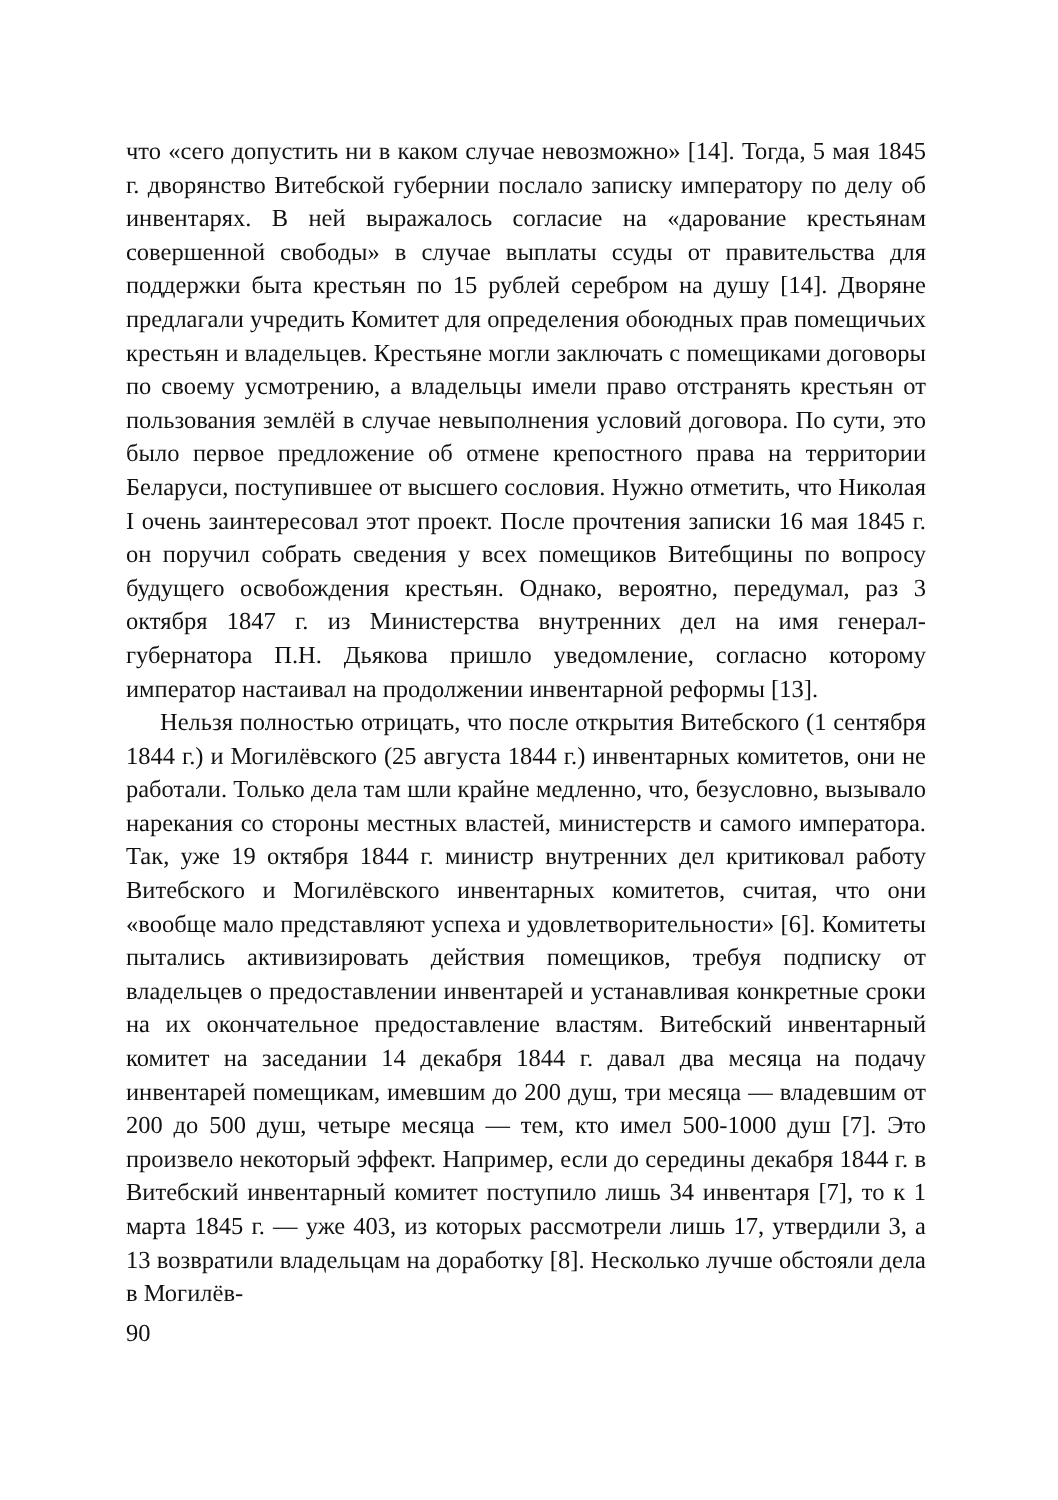что «сего допустить ни в каком случае невозможно» [14]. Тогда, 5 мая 1845 г. дворянство Витебской губернии послало записку императору по делу об инвентарях. В ней выражалось согласие на «дарование крестьянам совершенной свободы» в случае выплаты ссуды от правительства для поддержки быта крестьян по 15 рублей серебром на душу [14]. Дворяне предлагали учредить Комитет для определения обоюдных прав помещичьих крестьян и владельцев. Крестьяне могли заключать с помещиками договоры по своему усмотрению, а владельцы имели право отстранять крестьян от пользования землёй в случае невыполнения условий договора. По сути, это было первое предложение об отмене крепостного права на территории Беларуси, поступившее от высшего сословия. Нужно отметить, что Николая I очень заинтересовал этот проект. После прочтения записки 16 мая 1845 г. он поручил собрать сведения у всех помещиков Витебщины по вопросу будущего освобождения крестьян. Однако, вероятно, передумал, раз 3 октября 1847 г. из Министерства внутренних дел на имя генерал-губернатора П.Н. Дьякова пришло уведомление, согласно которому император настаивал на продолжении инвентарной реформы [13].
Нельзя полностью отрицать, что после открытия Витебского (1 сентября 1844 г.) и Могилёвского (25 августа 1844 г.) инвентарных комитетов, они не работали. Только дела там шли крайне медленно, что, безусловно, вызывало нарекания со стороны местных властей, министерств и самого императора. Так, уже 19 октября 1844 г. министр внутренних дел критиковал работу Витебского и Могилёвского инвентарных комитетов, считая, что они «вообще мало представляют успеха и удовлетворительности» [6]. Комитеты пытались активизировать действия помещиков, требуя подписку от владельцев о предоставлении инвентарей и устанавливая конкретные сроки на их окончательное предоставление властям. Витебский инвентарный комитет на заседании 14 декабря 1844 г. давал два месяца на подачу инвентарей помещикам, имевшим до 200 душ, три месяца — владевшим от 200 до 500 душ, четыре месяца — тем, кто имел 500-1000 душ [7]. Это произвело некоторый эффект. Например, если до середины декабря 1844 г. в Витебский инвентарный комитет поступило лишь 34 инвентаря [7], то к 1 марта 1845 г. — уже 403, из которых рассмотрели лишь 17, утвердили 3, а 13 возвратили владельцам на доработку [8]. Несколько лучше обстояли дела в Могилёв-
90